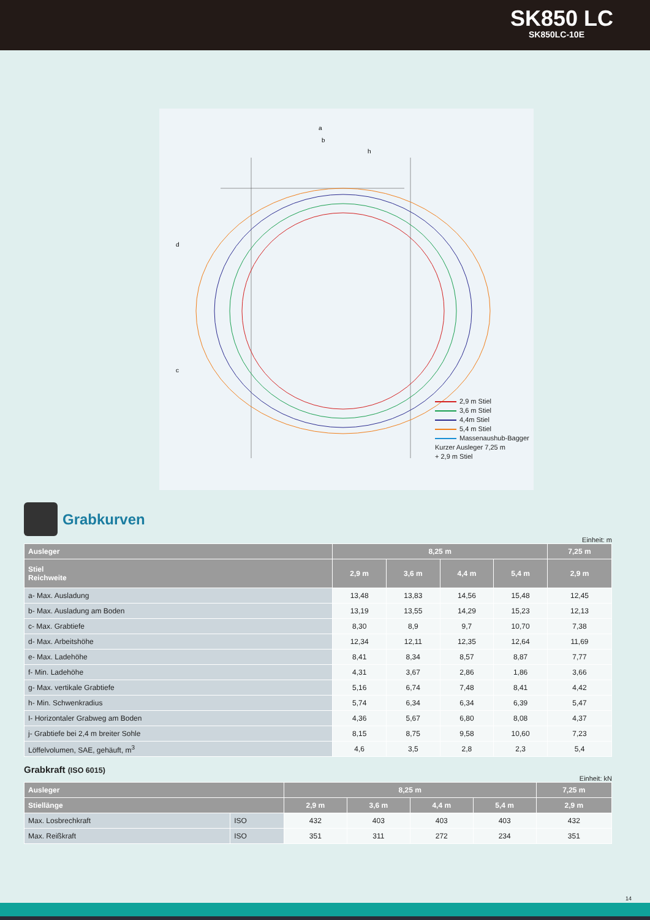SK850 LC
SK850LC-10E
a
b
h
d
c
2,9 m Stiel
3,6 m Stiel
4,4m Stiel
5,4 m Stiel
Massenaushub-Bagger
Kurzer Ausleger 7,25 m
+ 2,9 m Stiel
Grabkurven
Einheit: m
| Ausleger | 8,25 m | | | | 7,25 m |
| --- | --- | --- | --- | --- | --- |
| Stiel Reichweite | 2,9 m | 3,6 m | 4,4 m | 5,4 m | 2,9 m |
| a- Max. Ausladung | 13,48 | 13,83 | 14,56 | 15,48 | 12,45 |
| b- Max. Ausladung am Boden | 13,19 | 13,55 | 14,29 | 15,23 | 12,13 |
| c- Max. Grabtiefe | 8,30 | 8,9 | 9,7 | 10,70 | 7,38 |
| d- Max. Arbeitshöhe | 12,34 | 12,11 | 12,35 | 12,64 | 11,69 |
| e- Max. Ladehöhe | 8,41 | 8,34 | 8,57 | 8,87 | 7,77 |
| f- Min. Ladehöhe | 4,31 | 3,67 | 2,86 | 1,86 | 3,66 |
| g- Max. vertikale Grabtiefe | 5,16 | 6,74 | 7,48 | 8,41 | 4,42 |
| h- Min. Schwenkradius | 5,74 | 6,34 | 6,34 | 6,39 | 5,47 |
| I- Horizontaler Grabweg am Boden | 4,36 | 5,67 | 6,80 | 8,08 | 4,37 |
| j- Grabtiefe bei 2,4 m breiter Sohle | 8,15 | 8,75 | 9,58 | 10,60 | 7,23 |
| Löffelvolumen, SAE, gehäuft, m<sup>3</sup> | 4,6 | 3,5 | 2,8 | 2,3 | 5,4 |
Grabkraft (ISO 6015)
Einheit: kN
| Ausleger | | 8,25 m | | | | 7,25 m |
| --- | --- | --- | --- | --- | --- | --- |
| Stiellänge | | 2,9 m | 3,6 m | 4,4 m | 5,4 m | 2,9 m |
| Max. Losbrechkraft | ISO | 432 | 403 | 403 | 403 | 432 |
| Max. Reißkraft | ISO | 351 | 311 | 272 | 234 | 351 |
14